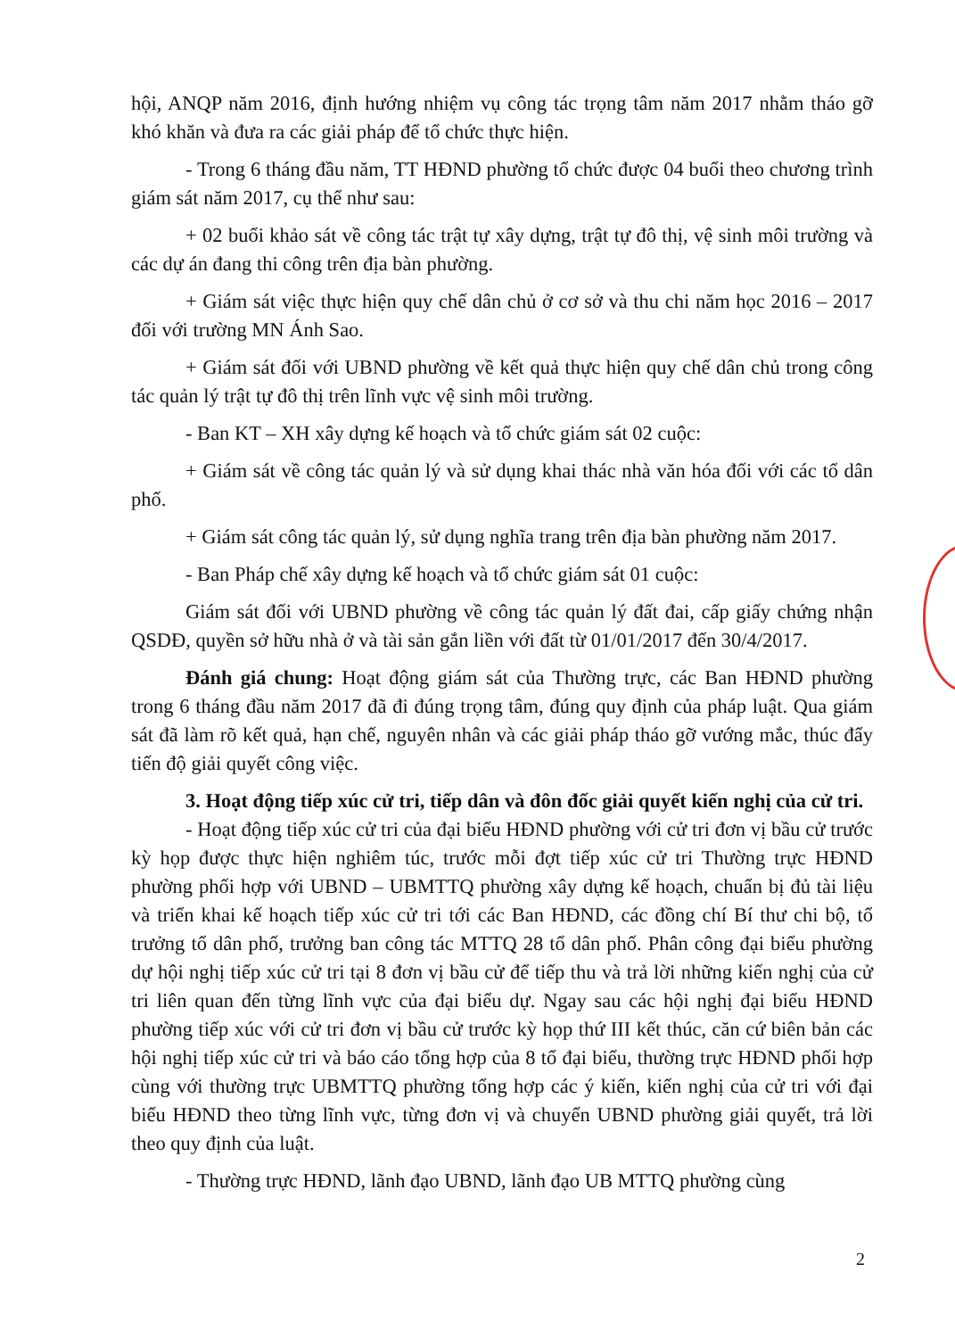hội, ANQP năm 2016, định hướng nhiệm vụ công tác trọng tâm năm 2017 nhằm tháo gỡ khó khăn và đưa ra các giải pháp để tổ chức thực hiện.
- Trong 6 tháng đầu năm, TT HĐND phường tổ chức được 04 buổi theo chương trình giám sát năm 2017, cụ thể như sau:
+ 02 buổi khảo sát về công tác trật tự xây dựng, trật tự đô thị, vệ sinh môi trường và các dự án đang thi công trên địa bàn phường.
+ Giám sát việc thực hiện quy chế dân chủ ở cơ sở và thu chi năm học 2016 – 2017 đối với trường MN Ánh Sao.
+ Giám sát đối với UBND phường về kết quả thực hiện quy chế dân chủ trong công tác quản lý trật tự đô thị trên lĩnh vực vệ sinh môi trường.
- Ban KT – XH xây dựng kế hoạch và tổ chức giám sát 02 cuộc:
+ Giám sát về công tác quản lý và sử dụng khai thác nhà văn hóa đối với các tổ dân phố.
+ Giám sát công tác quản lý, sử dụng nghĩa trang trên địa bàn phường năm 2017.
- Ban Pháp chế xây dựng kế hoạch và tổ chức giám sát 01 cuộc:
Giám sát đối với UBND phường về công tác quản lý đất đai, cấp giấy chứng nhận QSDĐ, quyền sở hữu nhà ở và tài sản gắn liền với đất từ 01/01/2017 đến 30/4/2017.
Đánh giá chung: Hoạt động giám sát của Thường trực, các Ban HĐND phường trong 6 tháng đầu năm 2017 đã đi đúng trọng tâm, đúng quy định của pháp luật. Qua giám sát đã làm rõ kết quả, hạn chế, nguyên nhân và các giải pháp tháo gỡ vướng mắc, thúc đẩy tiến độ giải quyết công việc.
3. Hoạt động tiếp xúc cử tri, tiếp dân và đôn đốc giải quyết kiến nghị của cử tri.
- Hoạt động tiếp xúc cử tri của đại biểu HĐND phường với cử tri đơn vị bầu cử trước kỳ họp được thực hiện nghiêm túc, trước mỗi đợt tiếp xúc cử tri Thường trực HĐND phường phối hợp với UBND – UBMTTQ phường xây dựng kế hoạch, chuẩn bị đủ tài liệu và triển khai kế hoạch tiếp xúc cử tri tới các Ban HĐND, các đồng chí Bí thư chi bộ, tổ trưởng tổ dân phố, trưởng ban công tác MTTQ 28 tổ dân phố. Phân công đại biểu phường dự hội nghị tiếp xúc cử tri tại 8 đơn vị bầu cử để tiếp thu và trả lời những kiến nghị của cử tri liên quan đến từng lĩnh vực của đại biểu dự. Ngay sau các hội nghị đại biểu HĐND phường tiếp xúc với cử tri đơn vị bầu cử trước kỳ họp thứ III kết thúc, căn cứ biên bản các hội nghị tiếp xúc cử tri và báo cáo tổng hợp của 8 tổ đại biểu, thường trực HĐND phối hợp cùng với thường trực UBMTTQ phường tổng hợp các ý kiến, kiến nghị của cử tri với đại biểu HĐND theo từng lĩnh vực, từng đơn vị và chuyển UBND phường giải quyết, trả lời theo quy định của luật.
- Thường trực HĐND, lãnh đạo UBND, lãnh đạo UB MTTQ phường cùng
2